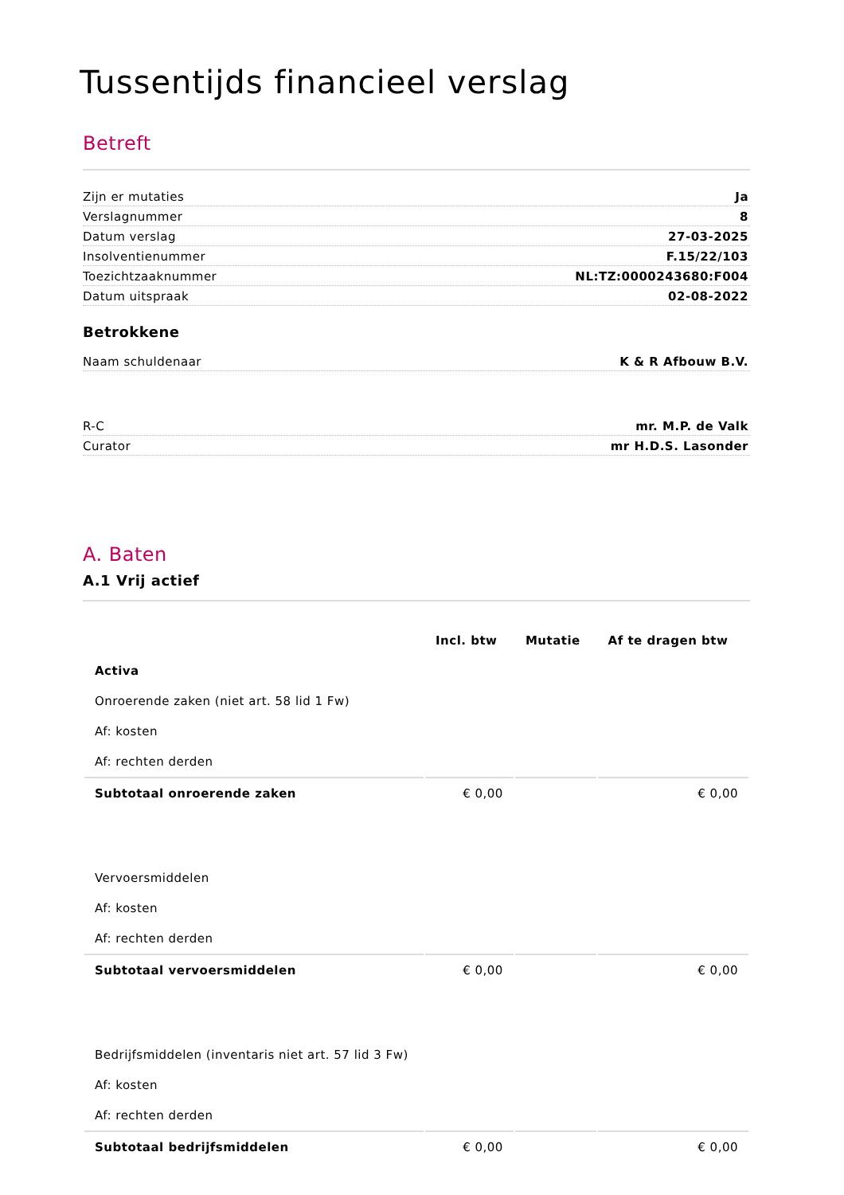Tussentijds financieel verslag
Betreft
Zijn er mutaties Ja
Verslagnummer 8
Datum verslag 27-03-2025
Insolventienummer F.15/22/103
Toezichtzaaknummer NL:TZ:0000243680:F004
Datum uitspraak 02-08-2022
Betrokkene
Naam schuldenaar K & R Afbouw B.V.
R-C mr. M.P. de Valk
Curator mr H.D.S. Lasonder
A. Baten
A.1 Vrij actief
| | Incl. btw | Mutatie | Af te dragen btw |
| --- | --- | --- | --- |
| Activa | | | |
| Onroerende zaken (niet art. 58 lid 1 Fw) | | | |
| Af: kosten | | | |
| Af: rechten derden | | | |
| Subtotaal onroerende zaken | € 0,00 | | € 0,00 |
| Vervoersmiddelen | | | |
| Af: kosten | | | |
| Af: rechten derden | | | |
| Subtotaal vervoersmiddelen | € 0,00 | | € 0,00 |
| Bedrijfsmiddelen (inventaris niet art. 57 lid 3 Fw) | | | |
| Af: kosten | | | |
| Af: rechten derden | | | |
| Subtotaal bedrijfsmiddelen | € 0,00 | | € 0,00 |